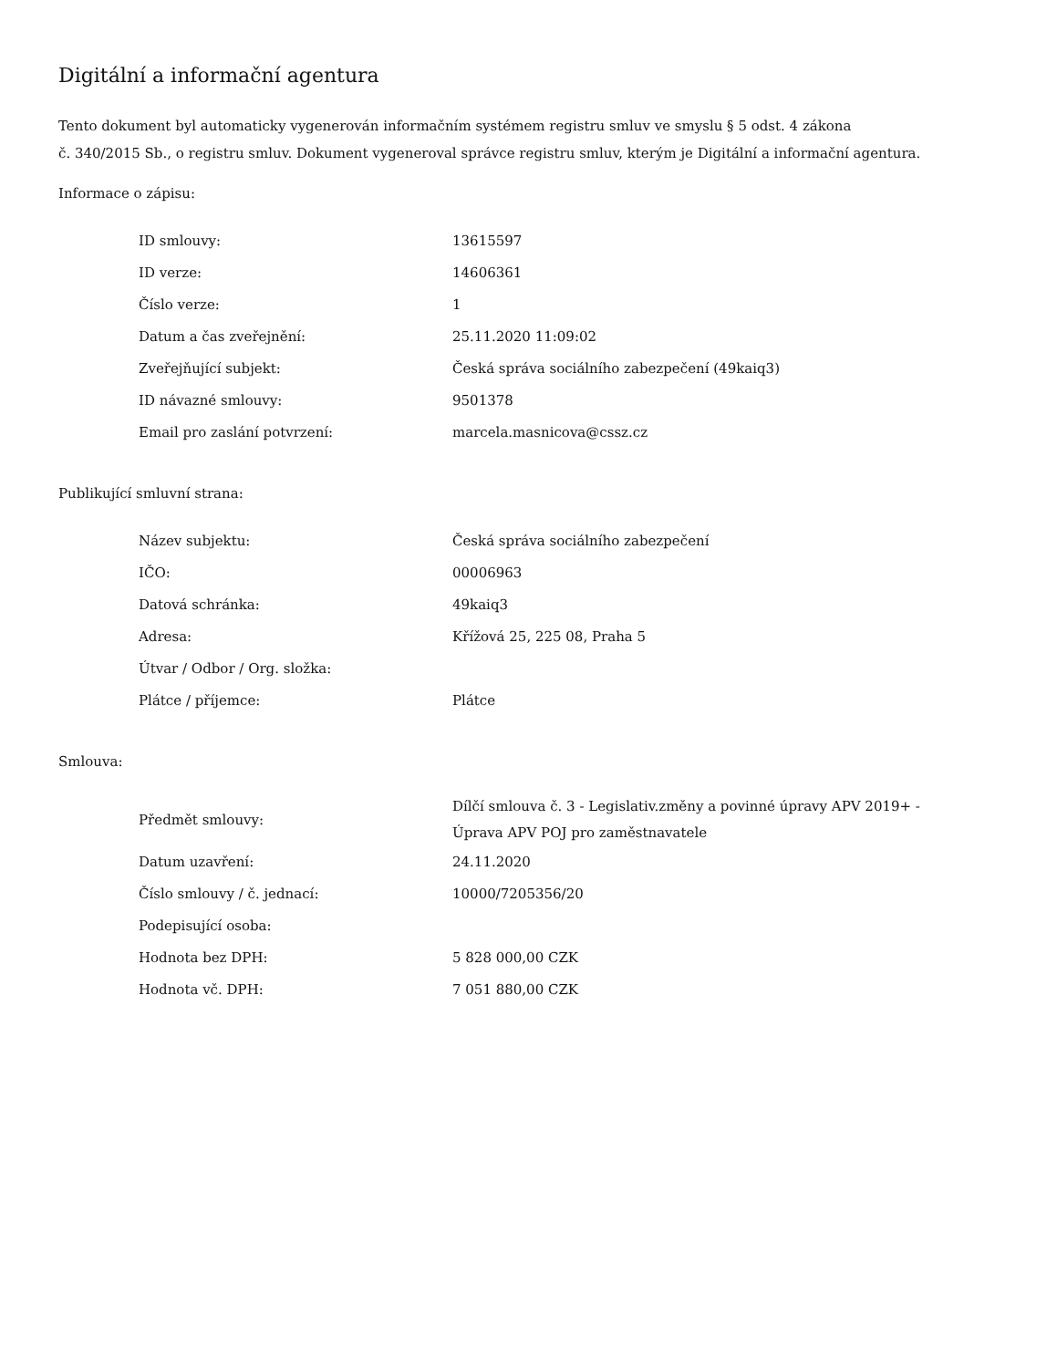Digitální a informační agentura
Tento dokument byl automaticky vygenerován informačním systémem registru smluv ve smyslu § 5 odst. 4 zákona
č. 340/2015 Sb., o registru smluv. Dokument vygeneroval správce registru smluv, kterým je Digitální a informační agentura.
Informace o zápisu:
| ID smlouvy: | 13615597 |
| ID verze: | 14606361 |
| Číslo verze: | 1 |
| Datum a čas zveřejnění: | 25.11.2020 11:09:02 |
| Zveřejňující subjekt: | Česká správa sociálního zabezpečení (49kaiq3) |
| ID návazné smlouvy: | 9501378 |
| Email pro zaslání potvrzení: | marcela.masnicova@cssz.cz |
Publikující smluvní strana:
| Název subjektu: | Česká správa sociálního zabezpečení |
| IČO: | 00006963 |
| Datová schránka: | 49kaiq3 |
| Adresa: | Křížová 25, 225 08, Praha 5 |
| Útvar / Odbor / Org. složka: | |
| Plátce / příjemce: | Plátce |
Smlouva:
| Předmět smlouvy: | Dílčí smlouva č. 3 - Legislativ.změny a povinné úpravy APV 2019+ - Úprava APV POJ pro zaměstnavatele |
| Datum uzavření: | 24.11.2020 |
| Číslo smlouvy / č. jednací: | 10000/7205356/20 |
| Podepisující osoba: | |
| Hodnota bez DPH: | 5 828 000,00 CZK |
| Hodnota vč. DPH: | 7 051 880,00 CZK |